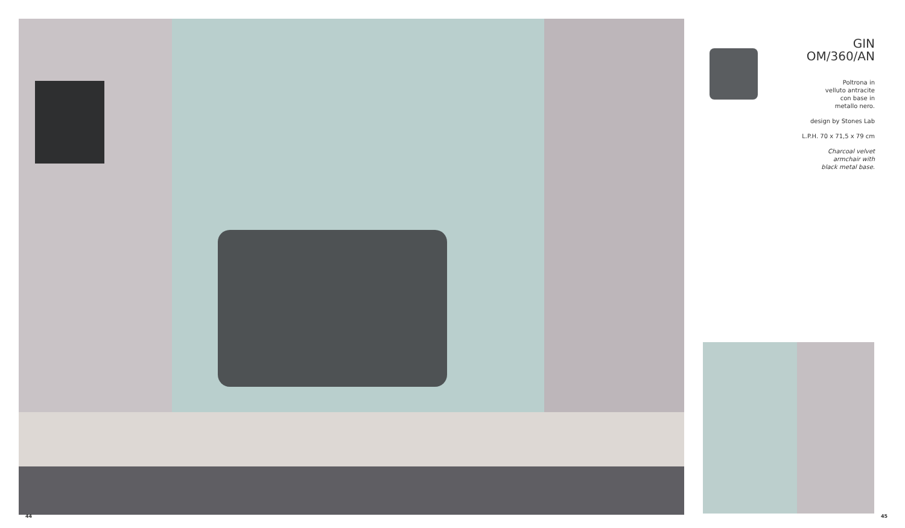GIN
OM/360/AN
Poltrona in
velluto antracite
con base in
metallo nero.
design by Stones Lab
L.P.H. 70 x 71,5 x 79 cm
Charcoal velvet
armchair with
black metal base.
44 45